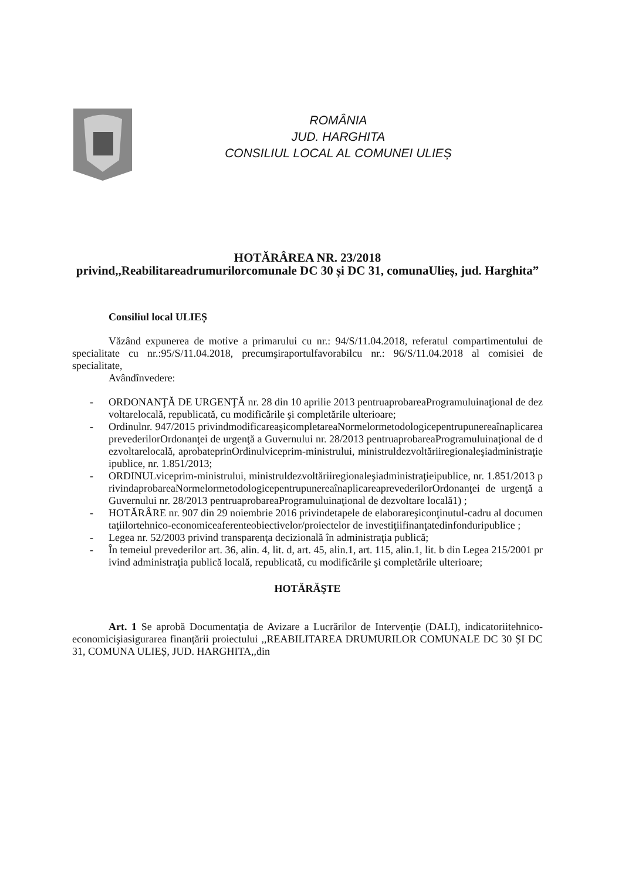ROMÂNIA
JUD. HARGHITA
CONSILIUL LOCAL AL COMUNEI ULIEȘ
HOTĂRÂREA NR. 23/2018
privind,,Reabilitareadrumurilorcomunale DC 30 și DC 31, comunaUlieș, jud. Harghita”
Consiliul local ULIEȘ
Văzând expunerea de motive a primarului cu nr.: 94/S/11.04.2018, referatul compartimentului de specialitate cu nr.:95/S/11.04.2018, precumşiraportulfavorabilcu nr.: 96/S/11.04.2018 al comisiei de specialitate,
Avândînvedere:
- ORDONANŢĂ DE URGENŢĂ nr. 28 din 10 aprilie 2013 pentruaprobareaProgramuluinaţional de dezvoltarelocală, republicată, cu modificările şi completările ulterioare;
- Ordinulnr. 947/2015 privindmodificareaşicompletareaNormelormetodologicepentrupunereaînaplicareaprevederilorOrdonanţei de urgenţă a Guvernului nr. 28/2013 pentruaprobareaProgramuluinaţional de dezvoltarelocală, aprobateprinOrdinulviceprim-ministrului, ministruldezvoltăriiregionaleşiadministraţieipublice, nr. 1.851/2013;
- ORDINULviceprim-ministrului, ministruldezvoltăriiregionaleşiadministraţieipublice, nr. 1.851/2013 privindaprobareaNormelormetodologicepentrupunereaînaplicareaprevederilorOrdonanţei de urgenţă a Guvernului nr. 28/2013 pentruaprobareaProgramuluinaţional de dezvoltare locală1) ;
- HOTĂRÂRE nr. 907 din 29 noiembrie 2016 privindetapele de elaborareşiconţinutul-cadru al documentaţiilortehnico-economiceaferenteobiectivelor/proiectelor de investiţiifinanţatedinfonduripublice ;
- Legea nr. 52/2003 privind transparenţa decizională în administraţia publică;
- În temeiul prevederilor art. 36, alin. 4, lit. d, art. 45, alin.1, art. 115, alin.1, lit. b din Legea 215/2001 privind administraţia publică locală, republicată, cu modificările şi completările ulterioare;
HOTĂRĂŞTE
Art. 1 Se aprobă Documentaţia de Avizare a Lucrărilor de Intervenţie (DALI), indicatoriitehnico-economicişiasigurarea finanțării proiectului ,,REABILITAREA DRUMURILOR COMUNALE DC 30 ȘI DC 31, COMUNA ULIEȘ, JUD. HARGHITA,,din